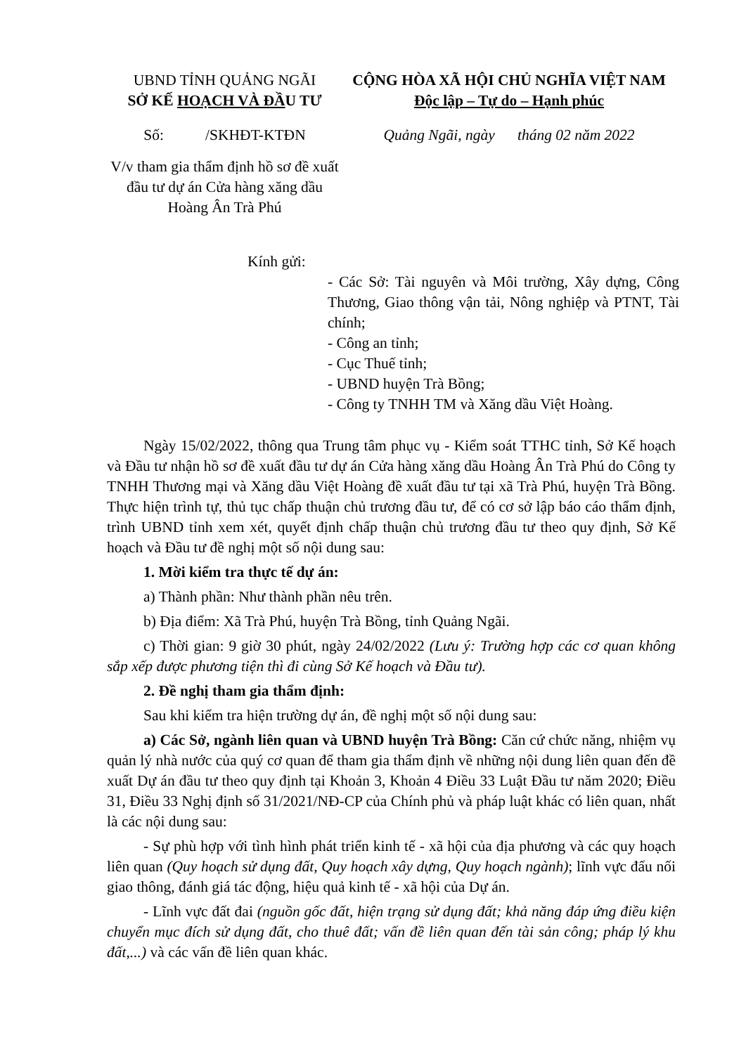UBND TỈNH QUẢNG NGÃI
SỞ KẾ HOẠCH VÀ ĐẦU TƯ
CỘNG HÒA XÃ HỘI CHỦ NGHĨA VIỆT NAM
Độc lập – Tự do – Hạnh phúc
Số: /SKHĐT-KTĐN Quảng Ngãi, ngày tháng 02 năm 2022
V/v tham gia thẩm định hồ sơ đề xuất đầu tư dự án Cửa hàng xăng dầu Hoàng Ân Trà Phú
Kính gửi:
- Các Sở: Tài nguyên và Môi trường, Xây dựng, Công Thương, Giao thông vận tải, Nông nghiệp và PTNT, Tài chính;
- Công an tỉnh;
- Cục Thuế tỉnh;
- UBND huyện Trà Bồng;
- Công ty TNHH TM và Xăng dầu Việt Hoàng.
Ngày 15/02/2022, thông qua Trung tâm phục vụ - Kiểm soát TTHC tỉnh, Sở Kế hoạch và Đầu tư nhận hồ sơ đề xuất đầu tư dự án Cửa hàng xăng dầu Hoàng Ân Trà Phú do Công ty TNHH Thương mại và Xăng dầu Việt Hoàng đề xuất đầu tư tại xã Trà Phú, huyện Trà Bồng. Thực hiện trình tự, thủ tục chấp thuận chủ trương đầu tư, để có cơ sở lập báo cáo thẩm định, trình UBND tỉnh xem xét, quyết định chấp thuận chủ trương đầu tư theo quy định, Sở Kế hoạch và Đầu tư đề nghị một số nội dung sau:
1. Mời kiểm tra thực tế dự án:
a) Thành phần: Như thành phần nêu trên.
b) Địa điểm: Xã Trà Phú, huyện Trà Bồng, tỉnh Quảng Ngãi.
c) Thời gian: 9 giờ 30 phút, ngày 24/02/2022 (Lưu ý: Trường hợp các cơ quan không sắp xếp được phương tiện thì đi cùng Sở Kế hoạch và Đầu tư).
2. Đề nghị tham gia thẩm định:
Sau khi kiểm tra hiện trường dự án, đề nghị một số nội dung sau:
a) Các Sở, ngành liên quan và UBND huyện Trà Bồng: Căn cứ chức năng, nhiệm vụ quản lý nhà nước của quý cơ quan để tham gia thẩm định về những nội dung liên quan đến đề xuất Dự án đầu tư theo quy định tại Khoản 3, Khoản 4 Điều 33 Luật Đầu tư năm 2020; Điều 31, Điều 33 Nghị định số 31/2021/NĐ-CP của Chính phủ và pháp luật khác có liên quan, nhất là các nội dung sau:
- Sự phù hợp với tình hình phát triển kinh tế - xã hội của địa phương và các quy hoạch liên quan (Quy hoạch sử dụng đất, Quy hoạch xây dựng, Quy hoạch ngành); lĩnh vực đấu nối giao thông, đánh giá tác động, hiệu quả kinh tế - xã hội của Dự án.
- Lĩnh vực đất đai (nguồn gốc đất, hiện trạng sử dụng đất; khả năng đáp ứng điều kiện chuyển mục đích sử dụng đất, cho thuê đất; vấn đề liên quan đến tài sản công; pháp lý khu đất,...) và các vấn đề liên quan khác.